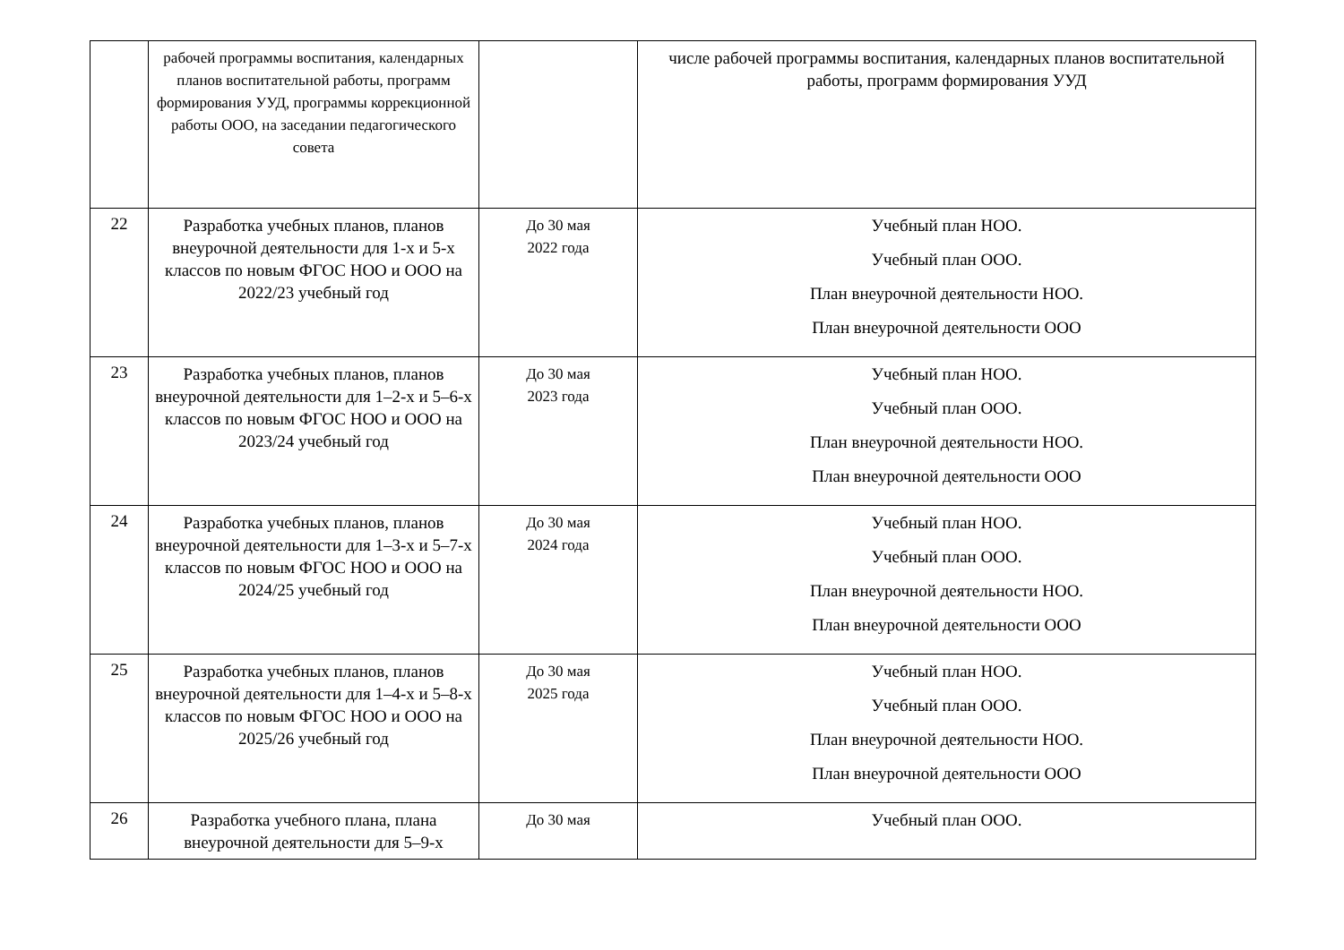| | рабочей программы воспитания, календарных планов воспитательной работы, программ формирования УУД, программы коррекционной работы ООО, на заседании педагогического совета | | числе рабочей программы воспитания, календарных планов воспитательной работы, программ формирования УУД |
| 22 | Разработка учебных планов, планов внеурочной деятельности для 1-х и 5-х классов по новым ФГОС НОО и ООО на 2022/23 учебный год | До 30 мая 2022 года | Учебный план НОО. Учебный план ООО. План внеурочной деятельности НОО. План внеурочной деятельности ООО |
| 23 | Разработка учебных планов, планов внеурочной деятельности для 1–2-х и 5–6-х классов по новым ФГОС НОО и ООО на 2023/24 учебный год | До 30 мая 2023 года | Учебный план НОО. Учебный план ООО. План внеурочной деятельности НОО. План внеурочной деятельности ООО |
| 24 | Разработка учебных планов, планов внеурочной деятельности для 1–3-х и 5–7-х классов по новым ФГОС НОО и ООО на 2024/25 учебный год | До 30 мая 2024 года | Учебный план НОО. Учебный план ООО. План внеурочной деятельности НОО. План внеурочной деятельности ООО |
| 25 | Разработка учебных планов, планов внеурочной деятельности для 1–4-х и 5–8-х классов по новым ФГОС НОО и ООО на 2025/26 учебный год | До 30 мая 2025 года | Учебный план НОО. Учебный план ООО. План внеурочной деятельности НОО. План внеурочной деятельности ООО |
| 26 | Разработка учебного плана, плана внеурочной деятельности для 5–9-х | До 30 мая | Учебный план ООО. |